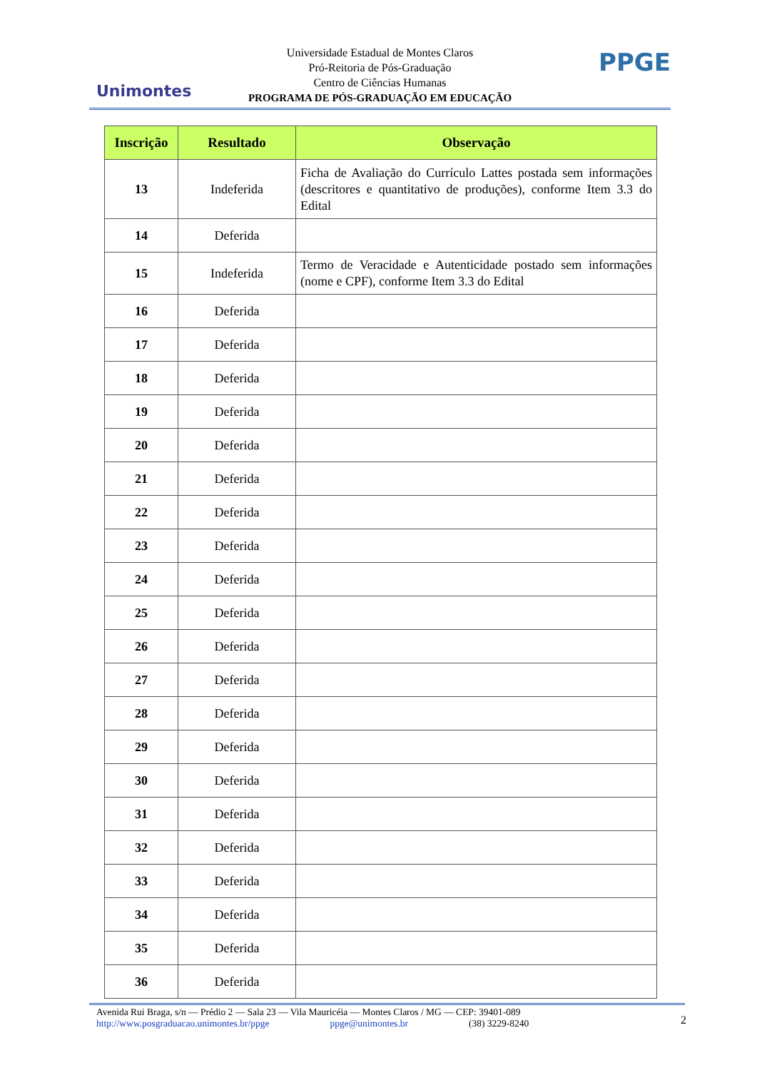Unimontes
Universidade Estadual de Montes Claros
Pró-Reitoria de Pós-Graduação
Centro de Ciências Humanas
PROGRAMA DE PÓS-GRADUAÇÃO EM EDUCAÇÃO
PPGE
| Inscrição | Resultado | Observação |
| --- | --- | --- |
| 13 | Indeferida | Ficha de Avaliação do Currículo Lattes postada sem informações (descritores e quantitativo de produções), conforme Item 3.3 do Edital |
| 14 | Deferida | |
| 15 | Indeferida | Termo de Veracidade e Autenticidade postado sem informações (nome e CPF), conforme Item 3.3 do Edital |
| 16 | Deferida | |
| 17 | Deferida | |
| 18 | Deferida | |
| 19 | Deferida | |
| 20 | Deferida | |
| 21 | Deferida | |
| 22 | Deferida | |
| 23 | Deferida | |
| 24 | Deferida | |
| 25 | Deferida | |
| 26 | Deferida | |
| 27 | Deferida | |
| 28 | Deferida | |
| 29 | Deferida | |
| 30 | Deferida | |
| 31 | Deferida | |
| 32 | Deferida | |
| 33 | Deferida | |
| 34 | Deferida | |
| 35 | Deferida | |
| 36 | Deferida | |
Avenida Rui Braga, s/n — Prédio 2 — Sala 23 — Vila Mauricéia — Montes Claros / MG — CEP: 39401-089
http://www.posgraduacao.unimontes.br/ppge ppge@unimontes.br (38) 3229-8240
2